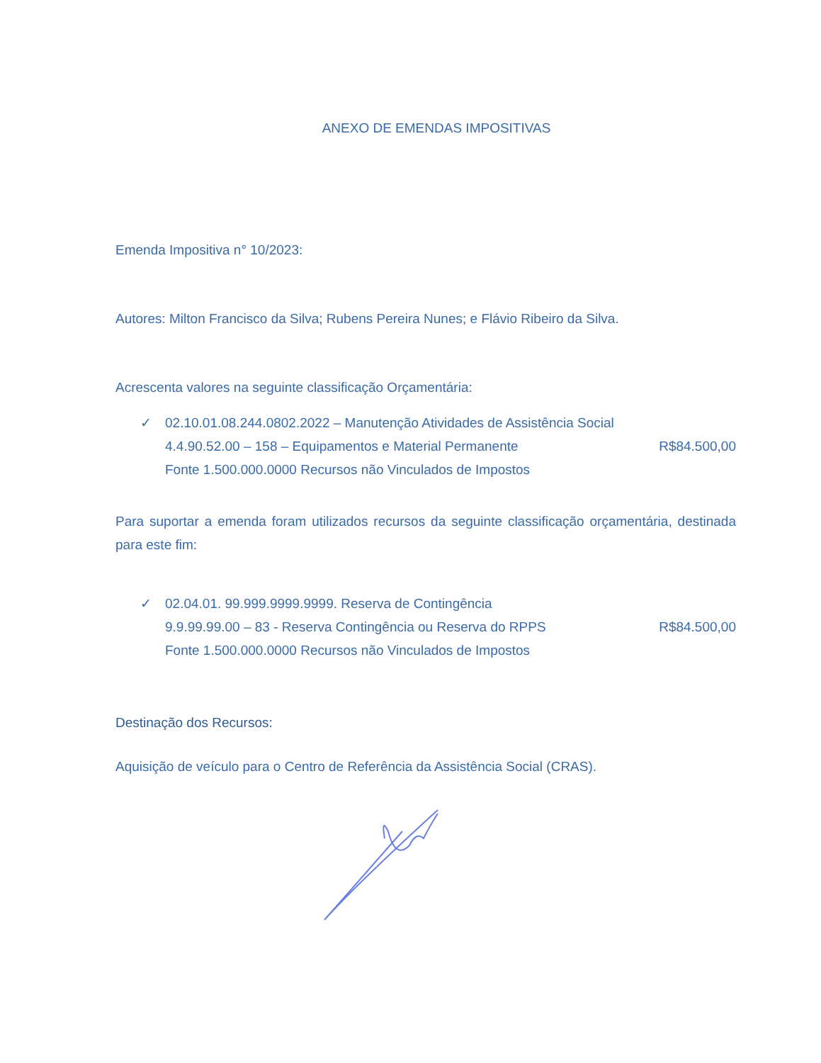ANEXO DE EMENDAS IMPOSITIVAS
Emenda Impositiva n° 10/2023:
Autores: Milton Francisco da Silva; Rubens Pereira Nunes; e Flávio Ribeiro da Silva.
Acrescenta valores na seguinte classificação Orçamentária:
✓ 02.10.01.08.244.0802.2022 – Manutenção Atividades de Assistência Social
4.4.90.52.00 – 158 – Equipamentos e Material Permanente R$84.500,00
Fonte 1.500.000.0000 Recursos não Vinculados de Impostos
Para suportar a emenda foram utilizados recursos da seguinte classificação orçamentária, destinada para este fim:
✓ 02.04.01. 99.999.9999.9999. Reserva de Contingência
9.9.99.99.00 – 83 - Reserva Contingência ou Reserva do RPPS R$84.500,00
Fonte 1.500.000.0000 Recursos não Vinculados de Impostos
Destinação dos Recursos:
Aquisição de veículo para o Centro de Referência da Assistência Social (CRAS).